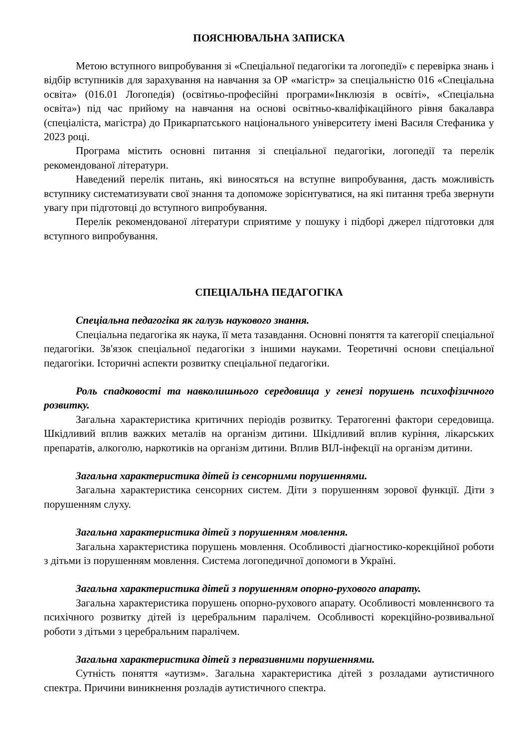ПОЯСНЮВАЛЬНА ЗАПИСКА
Метою вступного випробування зі «Спеціальної педагогіки та логопедії» є перевірка знань і відбір вступників для зарахування на навчання за ОР «магістр» за спеціальністю 016 «Спеціальна освіта» (016.01 Логопедія) (освітньо-професійні програми«Інклюзія в освіті», «Спеціальна освіта») під час прийому на навчання на основі освітньо-кваліфікаційного рівня бакалавра (спеціаліста, магістра) до Прикарпатського національного університету імені Василя Стефаника у 2023 році.
Програма містить основні питання зі спеціальної педагогіки, логопедії та перелік рекомендованої літератури.
Наведений перелік питань, які виносяться на вступне випробування, дасть можливість вступнику систематизувати свої знання та допоможе зорієнтуватися, на які питання треба звернути увагу при підготовці до вступного випробування.
Перелік рекомендованої літератури сприятиме у пошуку і підборі джерел підготовки для вступного випробування.
СПЕЦІАЛЬНА ПЕДАГОГІКА
Спеціальна педагогіка як галузь наукового знання.
Спеціальна педагогіка як наука, її мета тазавдання. Основні поняття та категорії спеціальної педагогіки. Зв'язок спеціальної педагогіки з іншими науками. Теоретичні основи спеціальної педагогіки. Історичні аспекти розвитку спеціальної педагогіки.
Роль спадковості та навколишнього середовища у генезі порушень психофізичного розвитку.
Загальна характеристика критичних періодів розвитку. Тератогенні фактори середовища. Шкідливий вплив важких металів на організм дитини. Шкідливий вплив куріння, лікарських препаратів, алкоголю, наркотиків на організм дитини. Вплив ВІЛ-інфекції на організм дитини.
Загальна характеристика дітей із сенсорними порушеннями.
Загальна характеристика сенсорних систем. Діти з порушенням зорової функції. Діти з порушенням слуху.
Загальна характеристика дітей з порушенням мовлення.
Загальна характеристика порушень мовлення. Особливості діагностико-корекційної роботи з дітьми із порушенням мовлення. Система логопедичної допомоги в Україні.
Загальна характеристика дітей з порушенням опорно-рухового апарату.
Загальна характеристика порушень опорно-рухового апарату. Особливості мовленнєвого та психічного розвитку дітей із церебральним паралічем. Особливості корекційно-розвивальної роботи з дітьми з церебральним паралічем.
Загальна характеристика дітей з первазивними порушеннями.
Сутність поняття «аутизм». Загальна характеристика дітей з розладами аутистичного спектра. Причини виникнення розладів аутистичного спектра.